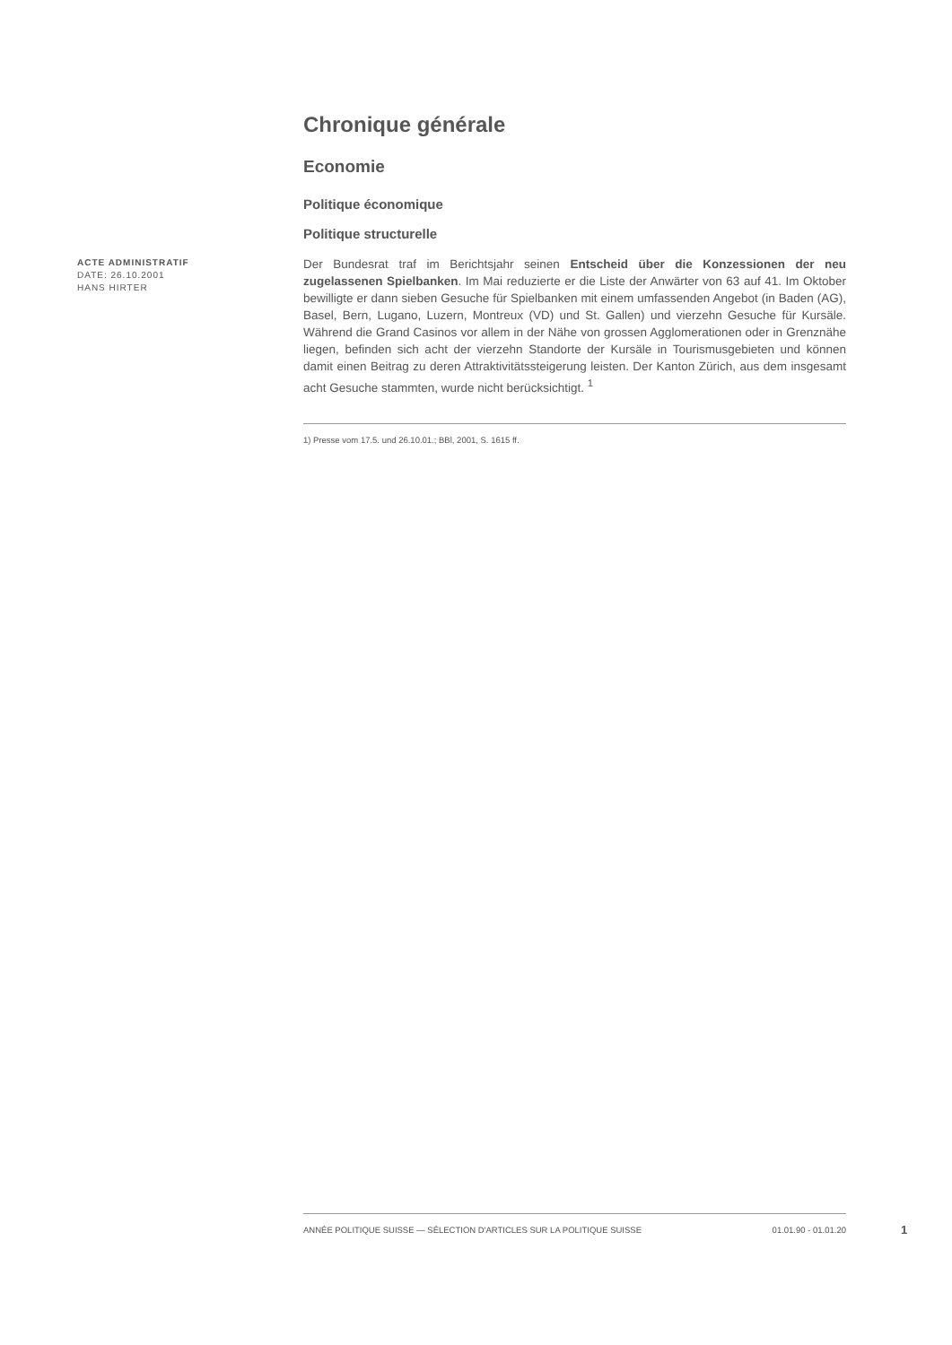ACTE ADMINISTRATIF
DATE: 26.10.2001
HANS HIRTER
Chronique générale
Economie
Politique économique
Politique structurelle
Der Bundesrat traf im Berichtsjahr seinen Entscheid über die Konzessionen der neu zugelassenen Spielbanken. Im Mai reduzierte er die Liste der Anwärter von 63 auf 41. Im Oktober bewilligte er dann sieben Gesuche für Spielbanken mit einem umfassenden Angebot (in Baden (AG), Basel, Bern, Lugano, Luzern, Montreux (VD) und St. Gallen) und vierzehn Gesuche für Kursäle. Während die Grand Casinos vor allem in der Nähe von grossen Agglomerationen oder in Grenznähe liegen, befinden sich acht der vierzehn Standorte der Kursäle in Tourismusgebieten und können damit einen Beitrag zu deren Attraktivitätssteigerung leisten. Der Kanton Zürich, aus dem insgesamt acht Gesuche stammten, wurde nicht berücksichtigt. <sup>1</sup>
1) Presse vom 17.5. und 26.10.01.; BBl, 2001, S. 1615 ff.
ANNÉE POLITIQUE SUISSE — SÉLECTION D'ARTICLES SUR LA POLITIQUE SUISSE 01.01.90 - 01.01.20
1